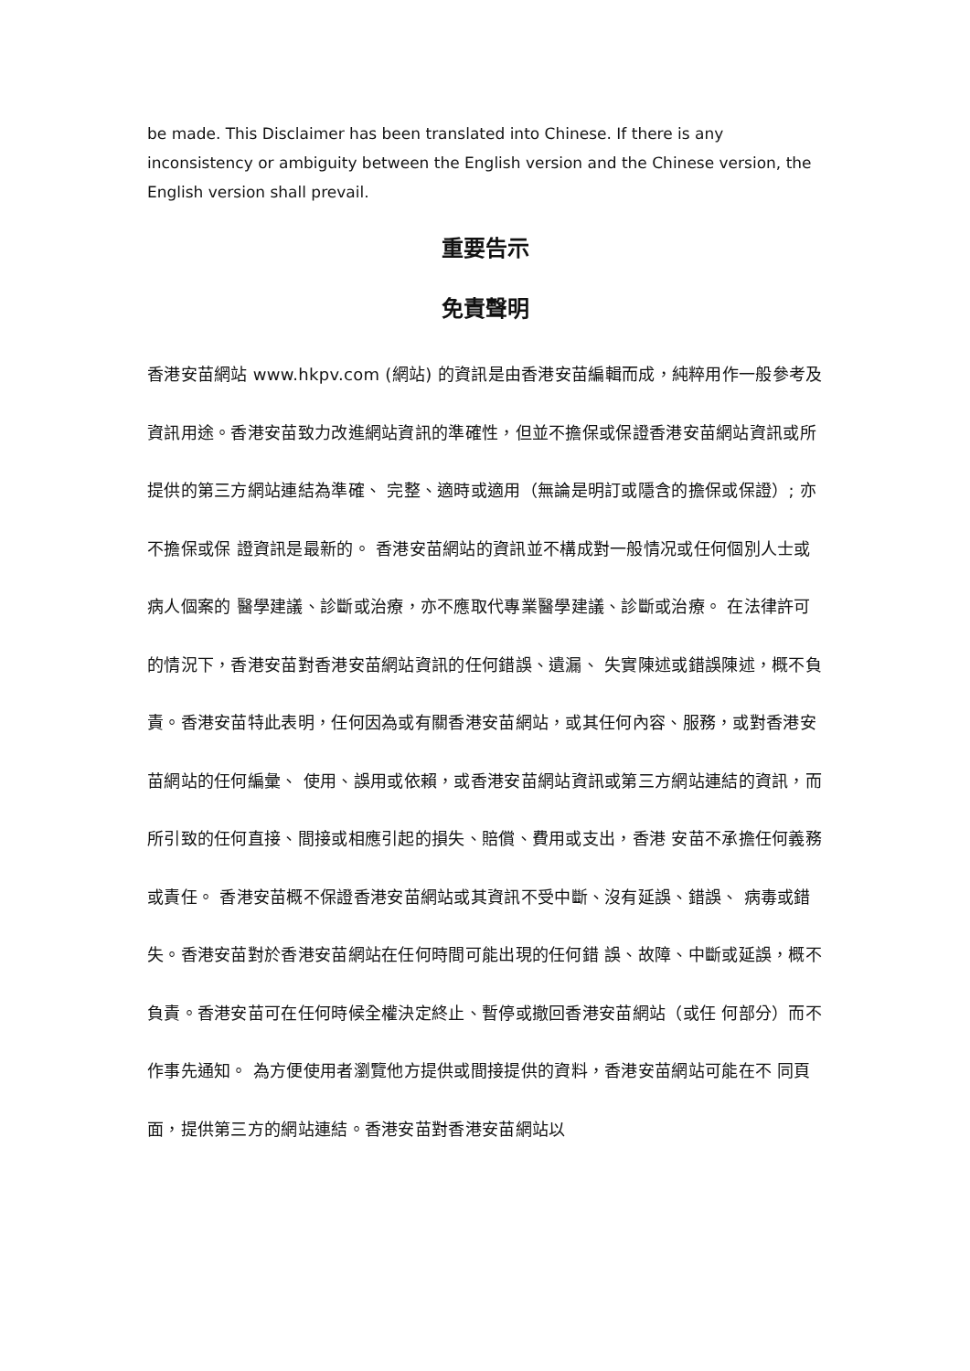be made. This Disclaimer has been translated into Chinese. If there is any inconsistency or ambiguity between the English version and the Chinese version, the English version shall prevail.
重要告示
免責聲明
香港安苗網站 www.hkpv.com (網站) 的資訊是由香港安苗編輯而成，純粹用作一般參考及資訊用途。香港安苗致力改進網站資訊的準確性，但並不擔保或保證香港安苗網站資訊或所提供的第三方網站連結為準確、 完整、適時或適用（無論是明訂或隱含的擔保或保證）; 亦不擔保或保 證資訊是最新的。 香港安苗網站的資訊並不構成對一般情况或任何個別人士或病人個案的 醫學建議、診斷或治療，亦不應取代專業醫學建議、診斷或治療。 在法律許可的情況下，香港安苗對香港安苗網站資訊的任何錯誤、遺漏、 失實陳述或錯誤陳述，概不負責。香港安苗特此表明，任何因為或有關香港安苗網站，或其任何內容、服務，或對香港安苗網站的任何編彙、 使用、誤用或依賴，或香港安苗網站資訊或第三方網站連結的資訊，而 所引致的任何直接、間接或相應引起的損失、賠償、費用或支出，香港 安苗不承擔任何義務或責任。 香港安苗概不保證香港安苗網站或其資訊不受中斷、沒有延誤、錯誤、 病毒或錯失。香港安苗對於香港安苗網站在任何時間可能出現的任何錯 誤、故障、中斷或延誤，概不負責。香港安苗可在任何時候全權決定終止、暫停或撤回香港安苗網站（或任 何部分）而不作事先通知。 為方便使用者瀏覽他方提供或間接提供的資料，香港安苗網站可能在不 同頁面，提供第三方的網站連結。香港安苗對香港安苗網站以